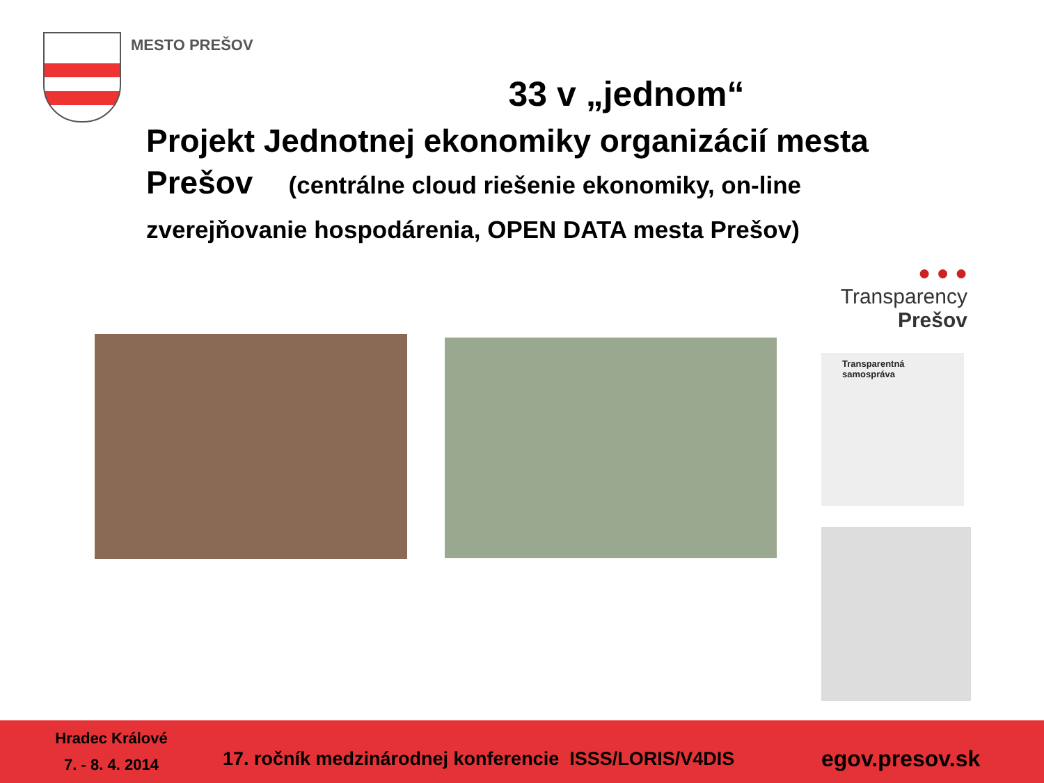MESTO PREŠOV
33 v „jednom“
Projekt Jednotnej ekonomiky organizácií mesta Prešov (centrálne cloud riešenie ekonomiky, on-line zverejňovanie hospodárenia, OPEN DATA mesta Prešov)
● ● ●
Transparency
Prešov
Transparentná samospráva
Hradec Králové
7. - 8. 4. 2014
17. ročník medzinárodnej konferencie ISSS/LORIS/V4DIS
egov.presov.sk